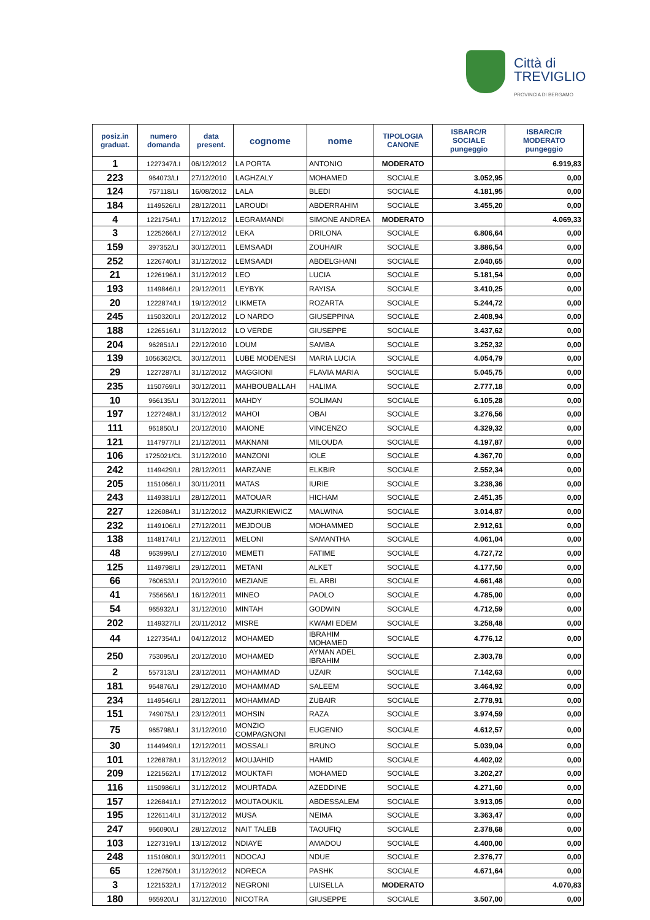Città di
TREVIGLIO
PROVINCIA DI BERGAMO
| posiz.in graduat. | numero domanda | data present. | cognome | nome | TIPOLOGIA CANONE | ISBARC/R SOCIALE pungeggio | ISBARC/R MODERATO pungeggio |
| --- | --- | --- | --- | --- | --- | --- | --- |
| 1 | 1227347/LI | 06/12/2012 | LA PORTA | ANTONIO | MODERATO | | 6.919,83 |
| 223 | 964073/LI | 27/12/2010 | LAGHZALY | MOHAMED | SOCIALE | 3.052,95 | 0,00 |
| 124 | 757118/LI | 16/08/2012 | LALA | BLEDI | SOCIALE | 4.181,95 | 0,00 |
| 184 | 1149526/LI | 28/12/2011 | LAROUDI | ABDERRAHIM | SOCIALE | 3.455,20 | 0,00 |
| 4 | 1221754/LI | 17/12/2012 | LEGRAMANDI | SIMONE ANDREA | MODERATO | | 4.069,33 |
| 3 | 1225266/LI | 27/12/2012 | LEKA | DRILONA | SOCIALE | 6.806,64 | 0,00 |
| 159 | 397352/LI | 30/12/2011 | LEMSAADI | ZOUHAIR | SOCIALE | 3.886,54 | 0,00 |
| 252 | 1226740/LI | 31/12/2012 | LEMSAADI | ABDELGHANI | SOCIALE | 2.040,65 | 0,00 |
| 21 | 1226196/LI | 31/12/2012 | LEO | LUCIA | SOCIALE | 5.181,54 | 0,00 |
| 193 | 1149846/LI | 29/12/2011 | LEYBYK | RAYISA | SOCIALE | 3.410,25 | 0,00 |
| 20 | 1222874/LI | 19/12/2012 | LIKMETA | ROZARTA | SOCIALE | 5.244,72 | 0,00 |
| 245 | 1150320/LI | 20/12/2012 | LO NARDO | GIUSEPPINA | SOCIALE | 2.408,94 | 0,00 |
| 188 | 1226516/LI | 31/12/2012 | LO VERDE | GIUSEPPE | SOCIALE | 3.437,62 | 0,00 |
| 204 | 962851/LI | 22/12/2010 | LOUM | SAMBA | SOCIALE | 3.252,32 | 0,00 |
| 139 | 1056362/CL | 30/12/2011 | LUBE MODENESI | MARIA LUCIA | SOCIALE | 4.054,79 | 0,00 |
| 29 | 1227287/LI | 31/12/2012 | MAGGIONI | FLAVIA MARIA | SOCIALE | 5.045,75 | 0,00 |
| 235 | 1150769/LI | 30/12/2011 | MAHBOUBALLAH | HALIMA | SOCIALE | 2.777,18 | 0,00 |
| 10 | 966135/LI | 30/12/2011 | MAHDY | SOLIMAN | SOCIALE | 6.105,28 | 0,00 |
| 197 | 1227248/LI | 31/12/2012 | MAHOI | OBAI | SOCIALE | 3.276,56 | 0,00 |
| 111 | 961850/LI | 20/12/2010 | MAIONE | VINCENZO | SOCIALE | 4.329,32 | 0,00 |
| 121 | 1147977/LI | 21/12/2011 | MAKNANI | MILOUDA | SOCIALE | 4.197,87 | 0,00 |
| 106 | 1725021/CL | 31/12/2010 | MANZONI | IOLE | SOCIALE | 4.367,70 | 0,00 |
| 242 | 1149429/LI | 28/12/2011 | MARZANE | ELKBIR | SOCIALE | 2.552,34 | 0,00 |
| 205 | 1151066/LI | 30/11/2011 | MATAS | IURIE | SOCIALE | 3.238,36 | 0,00 |
| 243 | 1149381/LI | 28/12/2011 | MATOUAR | HICHAM | SOCIALE | 2.451,35 | 0,00 |
| 227 | 1226084/LI | 31/12/2012 | MAZURKIEWICZ | MALWINA | SOCIALE | 3.014,87 | 0,00 |
| 232 | 1149106/LI | 27/12/2011 | MEJDOUB | MOHAMMED | SOCIALE | 2.912,61 | 0,00 |
| 138 | 1148174/LI | 21/12/2011 | MELONI | SAMANTHA | SOCIALE | 4.061,04 | 0,00 |
| 48 | 963999/LI | 27/12/2010 | MEMETI | FATIME | SOCIALE | 4.727,72 | 0,00 |
| 125 | 1149798/LI | 29/12/2011 | METANI | ALKET | SOCIALE | 4.177,50 | 0,00 |
| 66 | 760653/LI | 20/12/2010 | MEZIANE | EL ARBI | SOCIALE | 4.661,48 | 0,00 |
| 41 | 755656/LI | 16/12/2011 | MINEO | PAOLO | SOCIALE | 4.785,00 | 0,00 |
| 54 | 965932/LI | 31/12/2010 | MINTAH | GODWIN | SOCIALE | 4.712,59 | 0,00 |
| 202 | 1149327/LI | 20/11/2012 | MISRE | KWAMI EDEM | SOCIALE | 3.258,48 | 0,00 |
| 44 | 1227354/LI | 04/12/2012 | MOHAMED | IBRAHIM MOHAMED | SOCIALE | 4.776,12 | 0,00 |
| 250 | 753095/LI | 20/12/2010 | MOHAMED | AYMAN ADEL IBRAHIM | SOCIALE | 2.303,78 | 0,00 |
| 2 | 557313/LI | 23/12/2011 | MOHAMMAD | UZAIR | SOCIALE | 7.142,63 | 0,00 |
| 181 | 964876/LI | 29/12/2010 | MOHAMMAD | SALEEM | SOCIALE | 3.464,92 | 0,00 |
| 234 | 1149546/LI | 28/12/2011 | MOHAMMAD | ZUBAIR | SOCIALE | 2.778,91 | 0,00 |
| 151 | 749075/LI | 23/12/2011 | MOHSIN | RAZA | SOCIALE | 3.974,59 | 0,00 |
| 75 | 965798/LI | 31/12/2010 | MONZIO COMPAGNONI | EUGENIO | SOCIALE | 4.612,57 | 0,00 |
| 30 | 1144949/LI | 12/12/2011 | MOSSALI | BRUNO | SOCIALE | 5.039,04 | 0,00 |
| 101 | 1226878/LI | 31/12/2012 | MOUJAHID | HAMID | SOCIALE | 4.402,02 | 0,00 |
| 209 | 1221562/LI | 17/12/2012 | MOUKTAFI | MOHAMED | SOCIALE | 3.202,27 | 0,00 |
| 116 | 1150986/LI | 31/12/2012 | MOURTADA | AZEDDINE | SOCIALE | 4.271,60 | 0,00 |
| 157 | 1226841/LI | 27/12/2012 | MOUTAOUKIL | ABDESSALEM | SOCIALE | 3.913,05 | 0,00 |
| 195 | 1226114/LI | 31/12/2012 | MUSA | NEIMA | SOCIALE | 3.363,47 | 0,00 |
| 247 | 966090/LI | 28/12/2012 | NAIT TALEB | TAOUFIQ | SOCIALE | 2.378,68 | 0,00 |
| 103 | 1227319/LI | 13/12/2012 | NDIAYE | AMADOU | SOCIALE | 4.400,00 | 0,00 |
| 248 | 1151080/LI | 30/12/2011 | NDOCAJ | NDUE | SOCIALE | 2.376,77 | 0,00 |
| 65 | 1226750/LI | 31/12/2012 | NDRECA | PASHK | SOCIALE | 4.671,64 | 0,00 |
| 3 | 1221532/LI | 17/12/2012 | NEGRONI | LUISELLA | MODERATO | | 4.070,83 |
| 180 | 965920/LI | 31/12/2010 | NICOTRA | GIUSEPPE | SOCIALE | 3.507,00 | 0,00 |